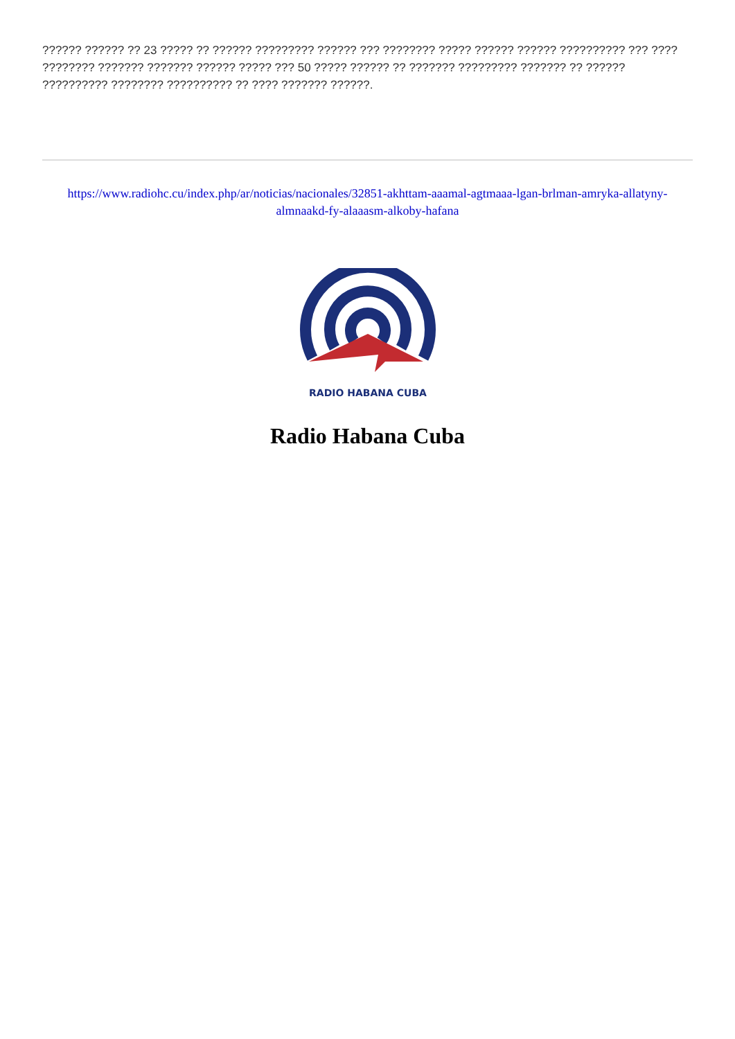?????? ?????? ?? 23 ????? ?? ?????? ????????? ?????? ??? ???????? ????? ?????? ?????? ?????????? ??? ???? ???????? ??????? ??????? ?????? ????? ??? 50 ????? ?????? ?? ??????? ????????? ??????? ?? ?????? ?????????? ???????? ?????????? ?? ???? ??????? ??????.
https://www.radiohc.cu/index.php/ar/noticias/nacionales/32851-akhttam-aaamal-agtmaaa-lgan-brlman-amryka-allatyny-almnaakd-fy-alaaasm-alkoby-hafana
RADIO HABANA CUBA
Radio Habana Cuba